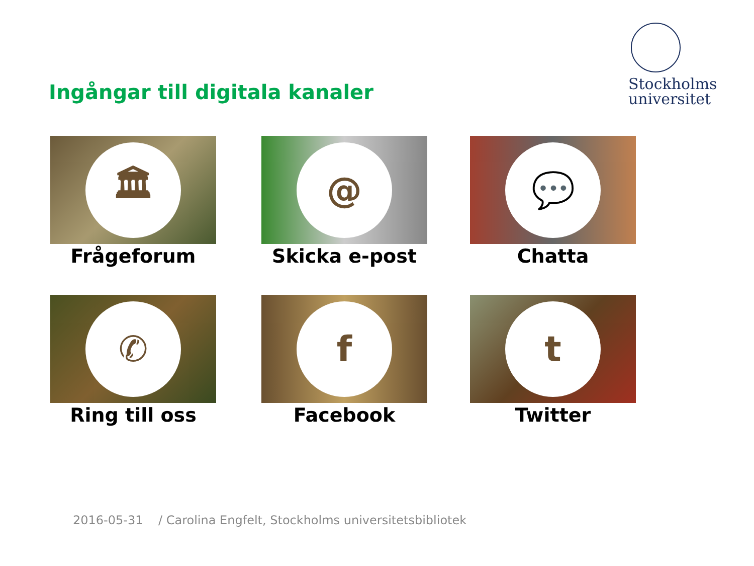Stockholms
universitet
Ingångar till digitala kanaler
🏛
Frågeforum
@
Skicka e-post
💬
Chatta
✆
Ring till oss
f
Facebook
t
Twitter
2016-05-31 / Carolina Engfelt, Stockholms universitetsbibliotek